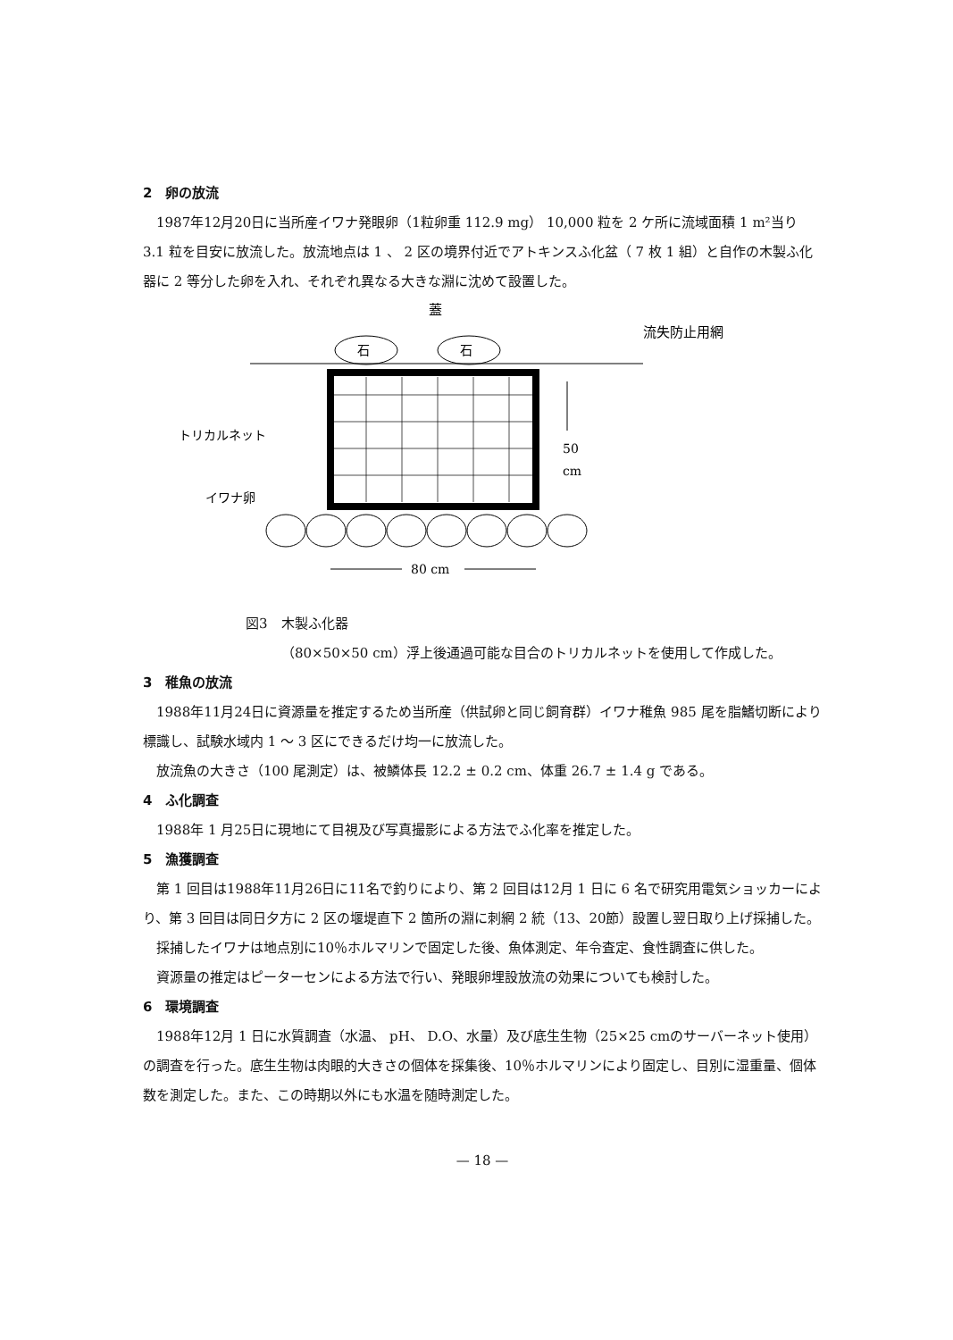2　卵の放流
1987年12月20日に当所産イワナ発眼卵（1粒卵重 112.9 mg） 10,000 粒を 2 ケ所に流域面積 1 m²当り 3.1 粒を目安に放流した。放流地点は 1 、 2 区の境界付近でアトキンスふ化盆（ 7 枚 1 組）と自作の木製ふ化器に 2 等分した卵を入れ、それぞれ異なる大きな淵に沈めて設置した。
蓋
流失防止用網
石
石
トリカルネット
イワナ卵
50
cm
80 cm
図3　木製ふ化器
（80×50×50 cm）浮上後通過可能な目合のトリカルネットを使用して作成した。
3　稚魚の放流
1988年11月24日に資源量を推定するため当所産（供試卵と同じ飼育群）イワナ稚魚 985 尾を脂鰭切断により標識し、試験水域内 1 ～ 3 区にできるだけ均一に放流した。
放流魚の大きさ（100 尾測定）は、被鱗体長 12.2 ± 0.2 cm、体重 26.7 ± 1.4 g である。
4　ふ化調査
1988年 1 月25日に現地にて目視及び写真撮影による方法でふ化率を推定した。
5　漁獲調査
第 1 回目は1988年11月26日に11名で釣りにより、第 2 回目は12月 1 日に 6 名で研究用電気ショッカーにより、第 3 回目は同日夕方に 2 区の堰堤直下 2 箇所の淵に刺網 2 統（13、20節）設置し翌日取り上げ採捕した。
採捕したイワナは地点別に10％ホルマリンで固定した後、魚体測定、年令査定、食性調査に供した。
資源量の推定はピーターセンによる方法で行い、発眼卵埋設放流の効果についても検討した。
6　環境調査
1988年12月 1 日に水質調査（水温、 pH、 D.O、水量）及び底生生物（25×25 cmのサーバーネット使用）の調査を行った。底生生物は肉眼的大きさの個体を採集後、10％ホルマリンにより固定し、目別に湿重量、個体数を測定した。また、この時期以外にも水温を随時測定した。
— 18 —